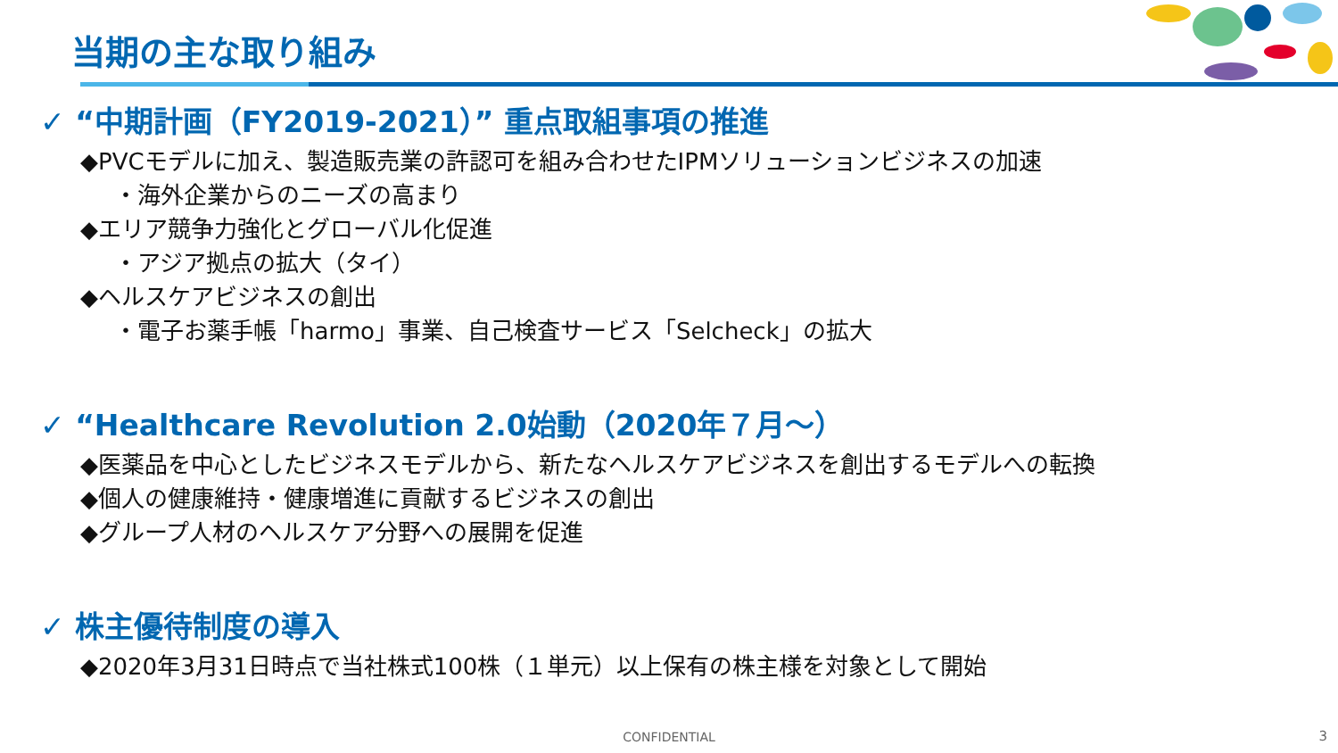当期の主な取り組み
✓ “中期計画（FY2019-2021）” 重点取組事項の推進
◆PVCモデルに加え、製造販売業の許認可を組み合わせたIPMソリューションビジネスの加速
・海外企業からのニーズの高まり
◆エリア競争力強化とグローバル化促進
・アジア拠点の拡大（タイ）
◆ヘルスケアビジネスの創出
・電子お薬手帳「harmo」事業、自己検査サービス「Selcheck」の拡大
✓ “Healthcare Revolution 2.0始動（2020年７月～）
◆医薬品を中心としたビジネスモデルから、新たなヘルスケアビジネスを創出するモデルへの転換
◆個人の健康維持・健康増進に貢献するビジネスの創出
◆グループ人材のヘルスケア分野への展開を促進
✓ 株主優待制度の導入
◆2020年3月31日時点で当社株式100株（１単元）以上保有の株主様を対象として開始
CONFIDENTIAL 3